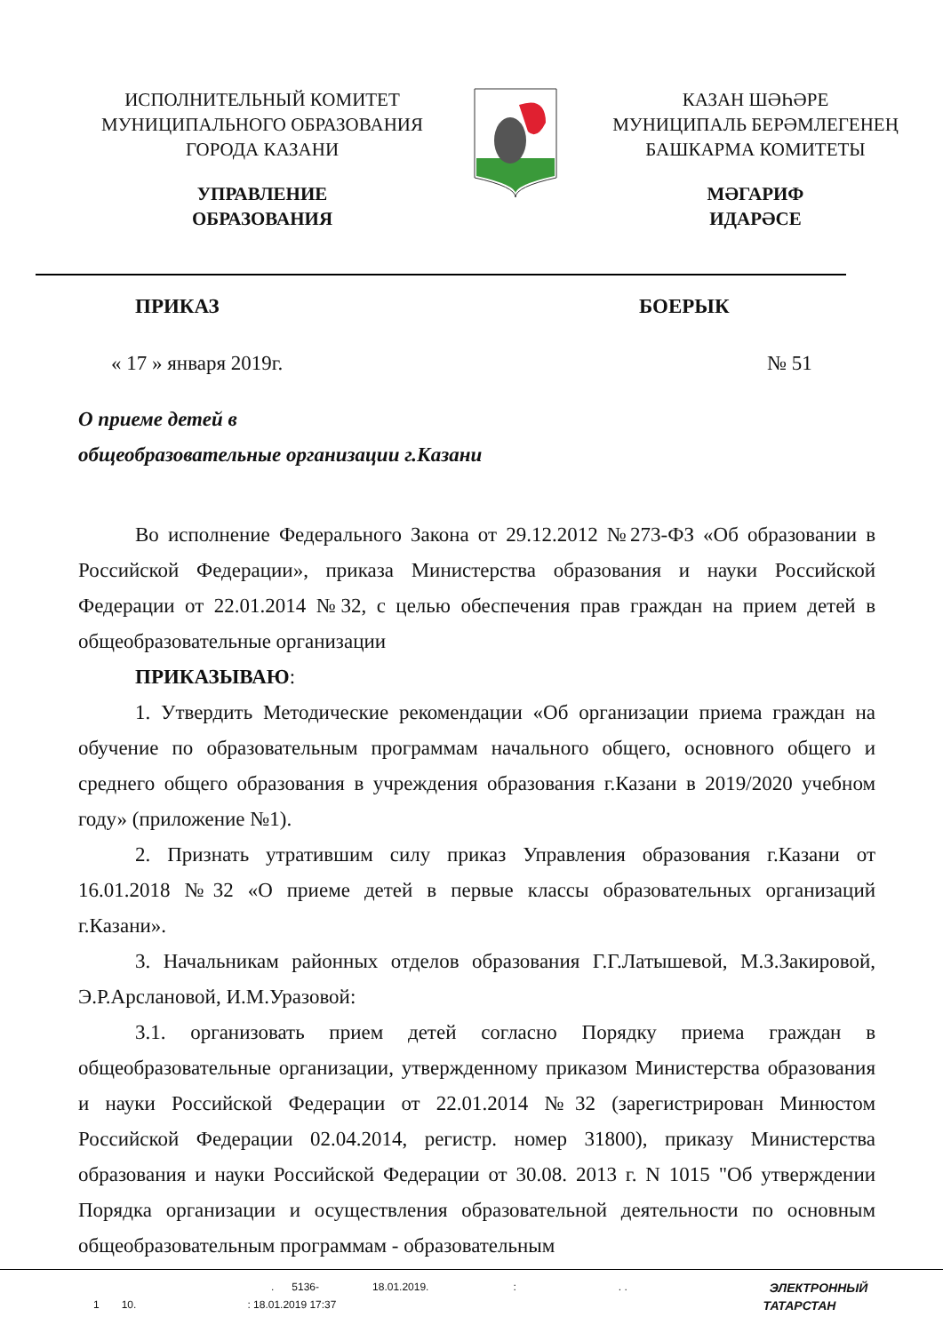ИСПОЛНИТЕЛЬНЫЙ КОМИТЕТ
МУНИЦИПАЛЬНОГО ОБРАЗОВАНИЯ
ГОРОДА КАЗАНИ
УПРАВЛЕНИЕ
ОБРАЗОВАНИЯ
КАЗАН ШӘҺӘРЕ
МУНИЦИПАЛЬ БЕРӘМЛЕГЕНЕҢ
БАШКАРМА КОМИТЕТЫ
МӘГАРИФ
ИДАРӘСЕ
ПРИКАЗ БОЕРЫК
« 17 » января 2019г. № 51
О приеме детей в
общеобразовательные организации г.Казани
Во исполнение Федерального Закона от 29.12.2012 №273-ФЗ «Об образовании в Российской Федерации», приказа Министерства образования и науки Российской Федерации от 22.01.2014 №32, с целью обеспечения прав граждан на прием детей в общеобразовательные организации
ПРИКАЗЫВАЮ:
1. Утвердить Методические рекомендации «Об организации приема граждан на обучение по образовательным программам начального общего, основного общего и среднего общего образования в учреждения образования г.Казани в 2019/2020 учебном году» (приложение №1).
2. Признать утратившим силу приказ Управления образования г.Казани от 16.01.2018 №32 «О приеме детей в первые классы образовательных организаций г.Казани».
3. Начальникам районных отделов образования Г.Г.Латышевой, М.З.Закировой, Э.Р.Арслановой, И.М.Уразовой:
3.1. организовать прием детей согласно Порядку приема граждан в общеобразовательные организации, утвержденному приказом Министерства образования и науки Российской Федерации от 22.01.2014 №32 (зарегистрирован Минюстом Российской Федерации 02.04.2014, регистр. номер 31800), приказу Министерства образования и науки Российской Федерации от 30.08. 2013 г. N 1015 "Об утверждении Порядка организации и осуществления образовательной деятельности по основным общеобразовательным программам - образовательным
. 5136- 18.01.2019.:. . ЭЛЕКТРОННЫЙ
1 10.: 18.01.2019 17:37 ТАТАРСТАН